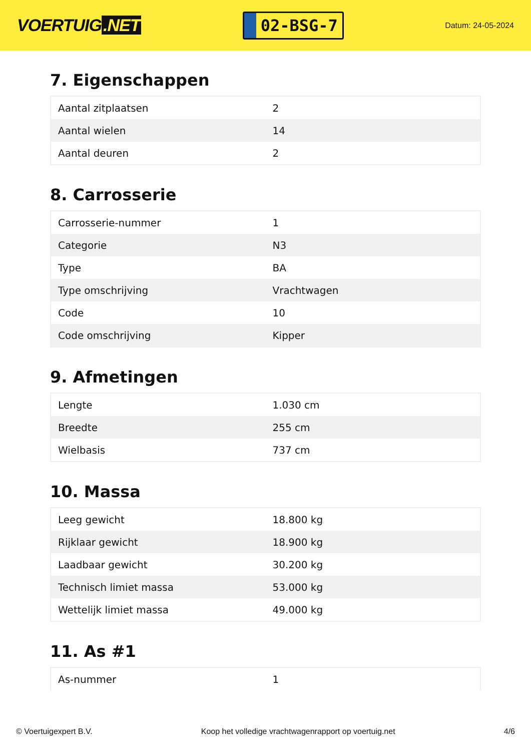VOERTUIG.NET
02-BSG-7
Datum: 24-05-2024
7. Eigenschappen
| Aantal zitplaatsen | 2 |
| Aantal wielen | 14 |
| Aantal deuren | 2 |
8. Carrosserie
| Carrosserie-nummer | 1 |
| Categorie | N3 |
| Type | BA |
| Type omschrijving | Vrachtwagen |
| Code | 10 |
| Code omschrijving | Kipper |
9. Afmetingen
| Lengte | 1.030 cm |
| Breedte | 255 cm |
| Wielbasis | 737 cm |
10. Massa
| Leeg gewicht | 18.800 kg |
| Rijklaar gewicht | 18.900 kg |
| Laadbaar gewicht | 30.200 kg |
| Technisch limiet massa | 53.000 kg |
| Wettelijk limiet massa | 49.000 kg |
11. As #1
| As-nummer | 1 |
© Voertuigexpert B.V. Koop het volledige vrachtwagenrapport op voertuig.net 4/6